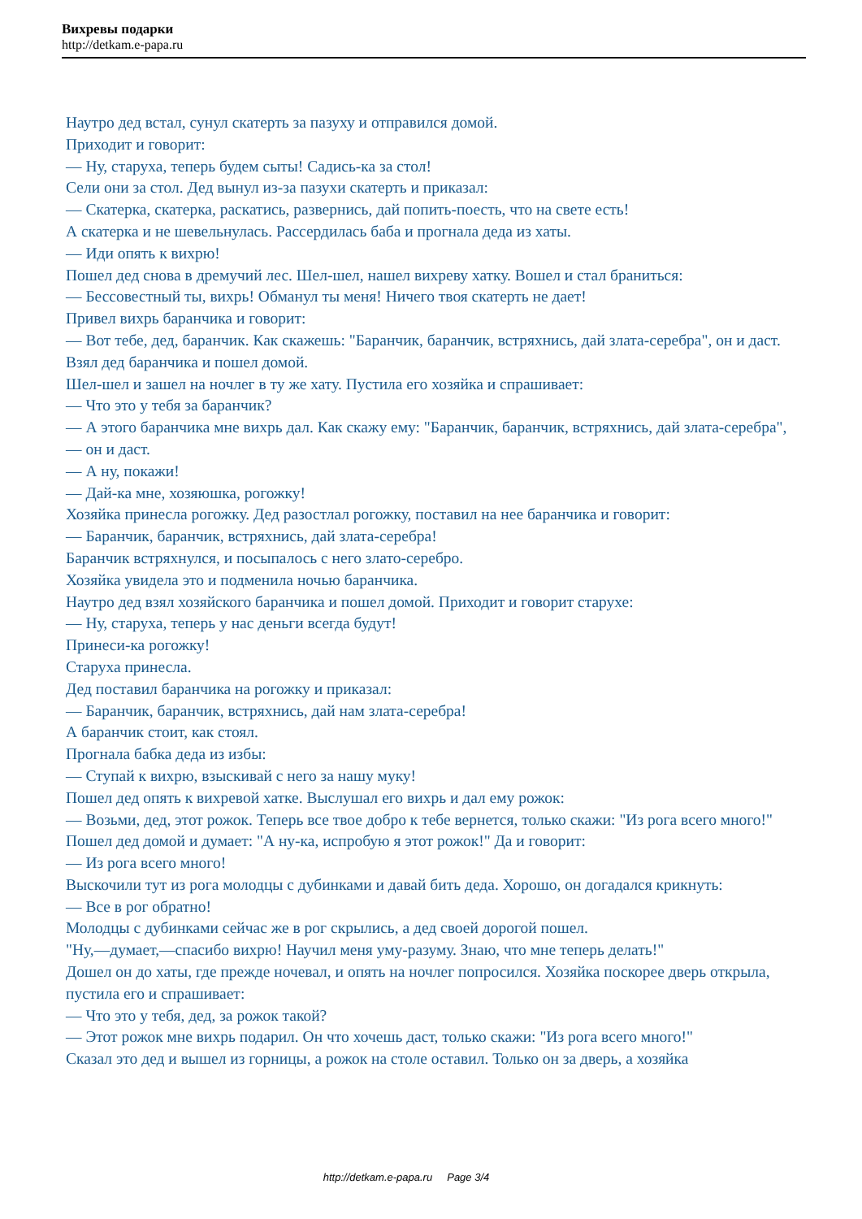Вихревы подарки
http://detkam.e-papa.ru
Наутро дед встал, сунул скатерть за пазуху и отправился домой.
Приходит и говорит:
— Ну, старуха, теперь будем сыты! Садись-ка за стол!
Сели они за стол. Дед вынул из-за пазухи скатерть и приказал:
— Скатерка, скатерка, раскатись, развернись, дай попить-поесть, что на свете есть!
А скатерка и не шевельнулась. Рассердилась баба и прогнала деда из хаты.
— Иди опять к вихрю!
Пошел дед снова в дремучий лес. Шел-шел, нашел вихреву хатку. Вошел и стал браниться:
— Бессовестный ты, вихрь! Обманул ты меня! Ничего твоя скатерть не дает!
Привел вихрь баранчика и говорит:
— Вот тебе, дед, баранчик. Как скажешь: "Баранчик, баранчик, встряхнись, дай злата-серебра", он и даст.
Взял дед баранчика и пошел домой.
Шел-шел и зашел на ночлег в ту же хату. Пустила его хозяйка и спрашивает:
— Что это у тебя за баранчик?
— А этого баранчика мне вихрь дал. Как скажу ему: "Баранчик, баранчик, встряхнись, дай злата-серебра",— он и даст.
— А ну, покажи!
— Дай-ка мне, хозяюшка, рогожку!
Хозяйка принесла рогожку. Дед разостлал рогожку, поставил на нее баранчика и говорит:
— Баранчик, баранчик, встряхнись, дай злата-серебра!
Баранчик встряхнулся, и посыпалось с него злато-серебро.
Хозяйка увидела это и подменила ночью баранчика.
Наутро дед взял хозяйского баранчика и пошел домой. Приходит и говорит старухе:
— Ну, старуха, теперь у нас деньги всегда будут!
Принеси-ка рогожку!
Старуха принесла.
Дед поставил баранчика на рогожку и приказал:
— Баранчик, баранчик, встряхнись, дай нам злата-серебра!
А баранчик стоит, как стоял.
Прогнала бабка деда из избы:
— Ступай к вихрю, взыскивай с него за нашу муку!
Пошел дед опять к вихревой хатке. Выслушал его вихрь и дал ему рожок:
— Возьми, дед, этот рожок. Теперь все твое добро к тебе вернется, только скажи: "Из рога всего много!"
Пошел дед домой и думает: "А ну-ка, испробую я этот рожок!" Да и говорит:
— Из рога всего много!
Выскочили тут из рога молодцы с дубинками и давай бить деда. Хорошо, он догадался крикнуть:
— Все в рог обратно!
Молодцы с дубинками сейчас же в рог скрылись, а дед своей дорогой пошел.
"Ну,—думает,—спасибо вихрю! Научил меня уму-разуму. Знаю, что мне теперь делать!"
Дошел он до хаты, где прежде ночевал, и опять на ночлег попросился. Хозяйка поскорее дверь открыла, пустила его и спрашивает:
— Что это у тебя, дед, за рожок такой?
— Этот рожок мне вихрь подарил. Он что хочешь даст, только скажи: "Из рога всего много!"
Сказал это дед и вышел из горницы, а рожок на столе оставил. Только он за дверь, а хозяйка
http://detkam.e-papa.ru Page 3/4